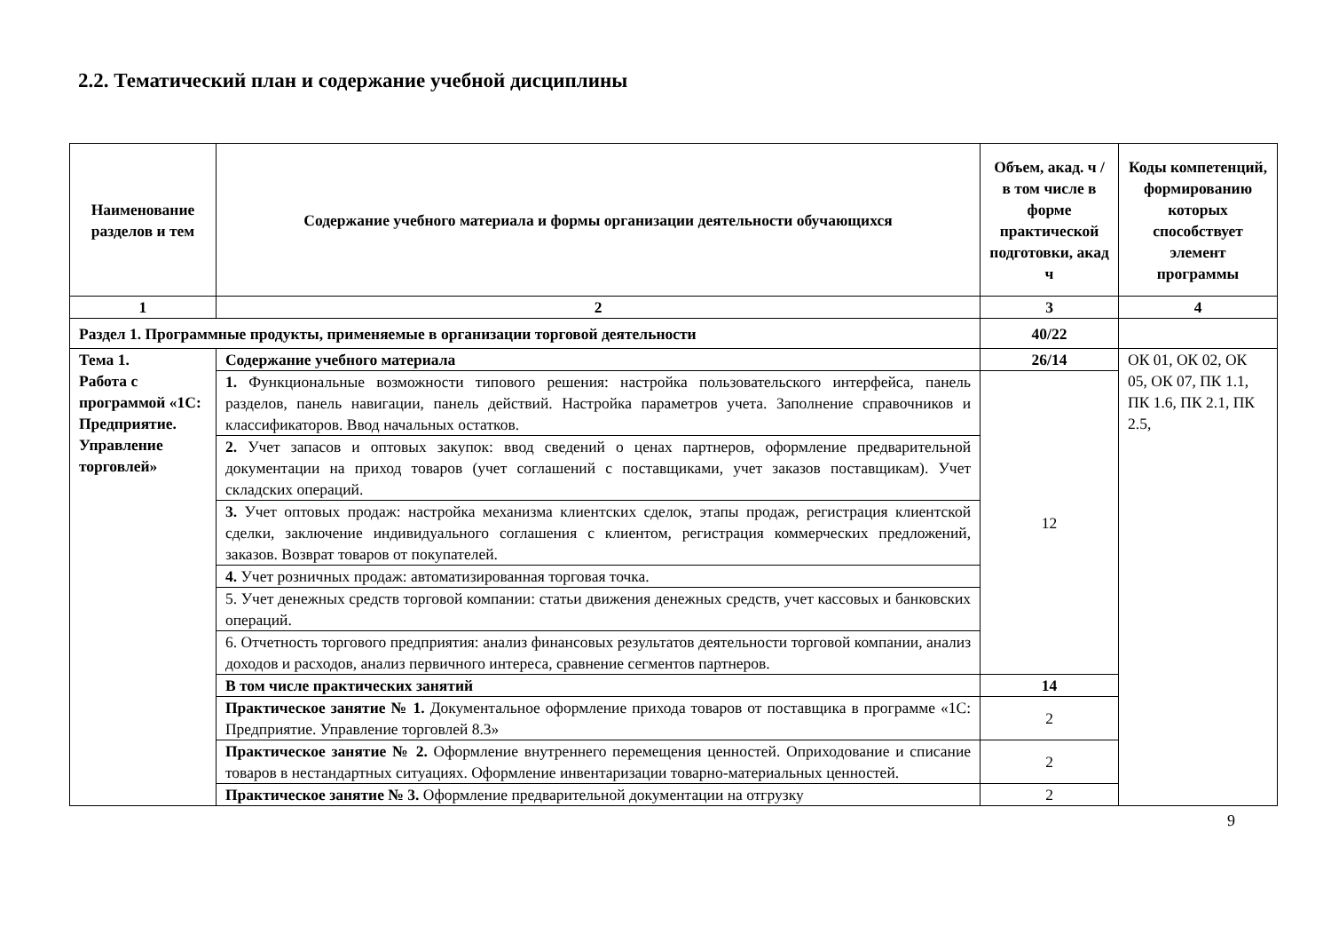2.2. Тематический план и содержание учебной дисциплины
| Наименование разделов и тем | Содержание учебного материала и формы организации деятельности обучающихся | Объем, акад. ч / в том числе в форме практической подготовки, акад ч | Коды компетенций, формированию которых способствует элемент программы |
| --- | --- | --- | --- |
| 1 | 2 | 3 | 4 |
| Раздел 1. Программные продукты, применяемые в организации торговой деятельности | | 40/22 | |
| Тема 1. Работа с программой «1С: Предприятие. Управление торговлей» | Содержание учебного материала | 26/14 | ОК 01, ОК 02, ОК 05, ОК 07, ПК 1.1, ПК 1.6, ПК 2.1, ПК 2.5, |
| | 1. Функциональные возможности типового решения: настройка пользовательского интерфейса, панель разделов, панель навигации, панель действий. Настройка параметров учета. Заполнение справочников и классификаторов. Ввод начальных остатков. | 12 | |
| | 2. Учет запасов и оптовых закупок: ввод сведений о ценах партнеров, оформление предварительной документации на приход товаров (учет соглашений с поставщиками, учет заказов поставщикам). Учет складских операций. | | |
| | 3. Учет оптовых продаж: настройка механизма клиентских сделок, этапы продаж, регистрация клиентской сделки, заключение индивидуального соглашения с клиентом, регистрация коммерческих предложений, заказов. Возврат товаров от покупателей. | | |
| | 4. Учет розничных продаж: автоматизированная торговая точка. | | |
| | 5. Учет денежных средств торговой компании: статьи движения денежных средств, учет кассовых и банковских операций. | | |
| | 6. Отчетность торгового предприятия: анализ финансовых результатов деятельности торговой компании, анализ доходов и расходов, анализ первичного интереса, сравнение сегментов партнеров. | | |
| | В том числе практических занятий | 14 | |
| | Практическое занятие № 1. Документальное оформление прихода товаров от поставщика в программе «1С: Предприятие. Управление торговлей 8.3» | 2 | |
| | Практическое занятие № 2. Оформление внутреннего перемещения ценностей. Оприходование и списание товаров в нестандартных ситуациях. Оформление инвентаризации товарно-материальных ценностей. | 2 | |
| | Практическое занятие № 3. Оформление предварительной документации на отгрузку | 2 | |
9